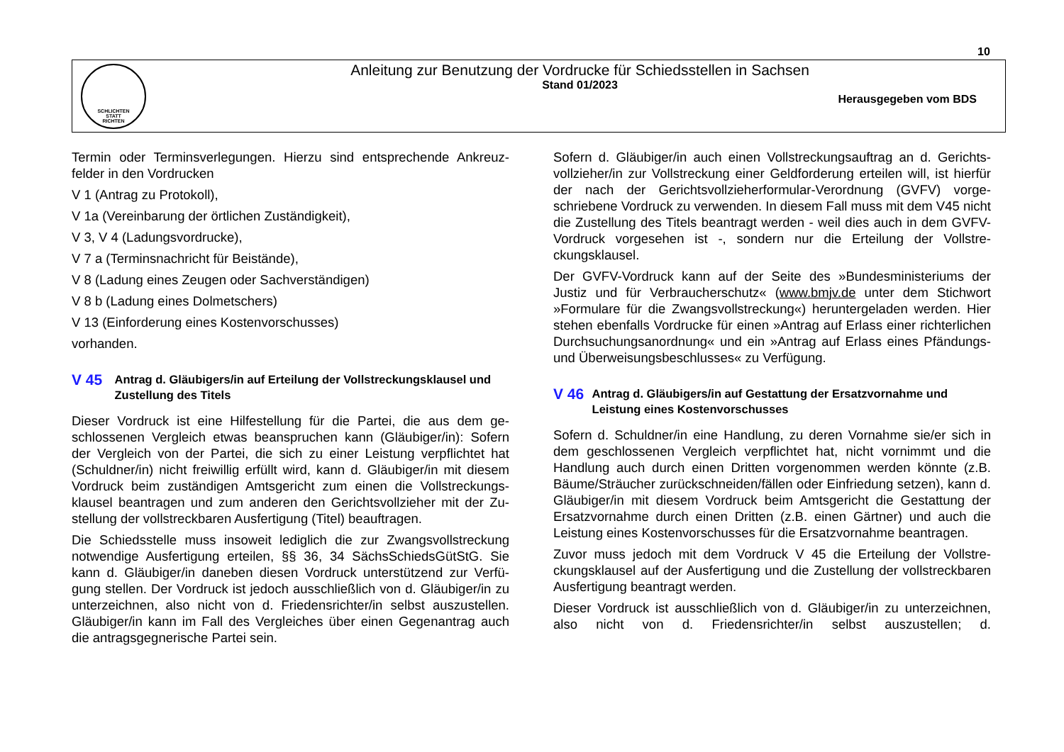10
SCHLICHTEN
STATT
RICHTEN
Anleitung zur Benutzung der Vordrucke für Schiedsstellen in Sachsen
Stand 01/2023
Herausgegeben vom BDS
Termin oder Terminsverlegungen. Hierzu sind entsprechende Ankreuz­felder in den Vordrucken
V 1 (Antrag zu Protokoll),
V 1a (Vereinbarung der örtlichen Zuständigkeit),
V 3, V 4 (Ladungsvordrucke),
V 7 a (Terminsnachricht für Beistände),
V 8 (Ladung eines Zeugen oder Sachverständigen)
V 8 b (Ladung eines Dolmetschers)
V 13 (Einforderung eines Kostenvorschusses)
vorhanden.
V 45
Antrag d. Gläubigers/in auf Erteilung der Vollstreckungsklausel und Zustellung des Titels
Dieser Vordruck ist eine Hilfestellung für die Partei, die aus dem ge­schlossenen Vergleich etwas beanspruchen kann (Gläubiger/in): Sofern der Vergleich von der Partei, die sich zu einer Leistung verpflichtet hat (Schuldner/in) nicht freiwillig erfüllt wird, kann d. Gläubiger/in mit diesem Vordruck beim zuständigen Amtsgericht zum einen die Vollstreckungs­klausel beantragen und zum anderen den Gerichtsvollzieher mit der Zu­stellung der vollstreckbaren Ausfertigung (Titel) beauftragen.
Die Schiedsstelle muss insoweit lediglich die zur Zwangsvollstreckung notwendige Ausfertigung erteilen, §§ 36, 34 SächsSchiedsGütStG. Sie kann d. Gläubiger/in daneben diesen Vordruck unterstützend zur Verfü­gung stellen. Der Vordruck ist jedoch ausschließlich von d. Gläubiger/in zu unterzeichnen, also nicht von d. Friedensrichter/in selbst auszustel­len. Gläubiger/in kann im Fall des Vergleiches über einen Gegenantrag auch die antragsgegnerische Partei sein.
Sofern d. Gläubiger/in auch einen Vollstreckungsauftrag an d. Gerichts­vollzieher/in zur Vollstreckung einer Geldforderung erteilen will, ist hier­für der nach der Gerichtsvollzieherformular-Verordnung (GVFV) vorge­schriebene Vordruck zu verwenden. In diesem Fall muss mit dem V45 nicht die Zustellung des Titels beantragt werden - weil dies auch in dem GVFV-Vordruck vorgesehen ist -, sondern nur die Erteilung der Vollstre­ckungsklausel.
Der GVFV-Vordruck kann auf der Seite des »Bundesministeriums der Justiz und für Verbraucherschutz« (www.bmjv.de unter dem Stichwort »Formulare für die Zwangsvollstreckung«) heruntergeladen werden. Hier stehen ebenfalls Vordrucke für einen »Antrag auf Erlass einer rich­terlichen Durchsuchungsanordnung« und ein »Antrag auf Erlass eines Pfändungs- und Überweisungsbeschlusses« zu Verfügung.
V 46
Antrag d. Gläubigers/in auf Gestattung der Ersatzvornahme und Leistung eines Kostenvorschusses
Sofern d. Schuldner/in eine Handlung, zu deren Vornahme sie/er sich in dem geschlossenen Vergleich verpflichtet hat, nicht vornimmt und die Handlung auch durch einen Dritten vorgenommen werden könnte (z.B. Bäume/Sträucher zurückschneiden/fällen oder Einfriedung setzen), kann d. Gläubiger/in mit diesem Vordruck beim Amtsgericht die Gestat­tung der Ersatzvornahme durch einen Dritten (z.B. einen Gärtner) und auch die Leistung eines Kostenvorschusses für die Ersatzvornahme be­antragen.
Zuvor muss jedoch mit dem Vordruck V 45 die Erteilung der Vollstre­ckungsklausel auf der Ausfertigung und die Zustellung der vollstreckba­ren Ausfertigung beantragt werden.
Dieser Vordruck ist ausschließlich von d. Gläubiger/in zu unterzeichnen, also nicht von d. Friedensrichter/in selbst auszustellen; d.